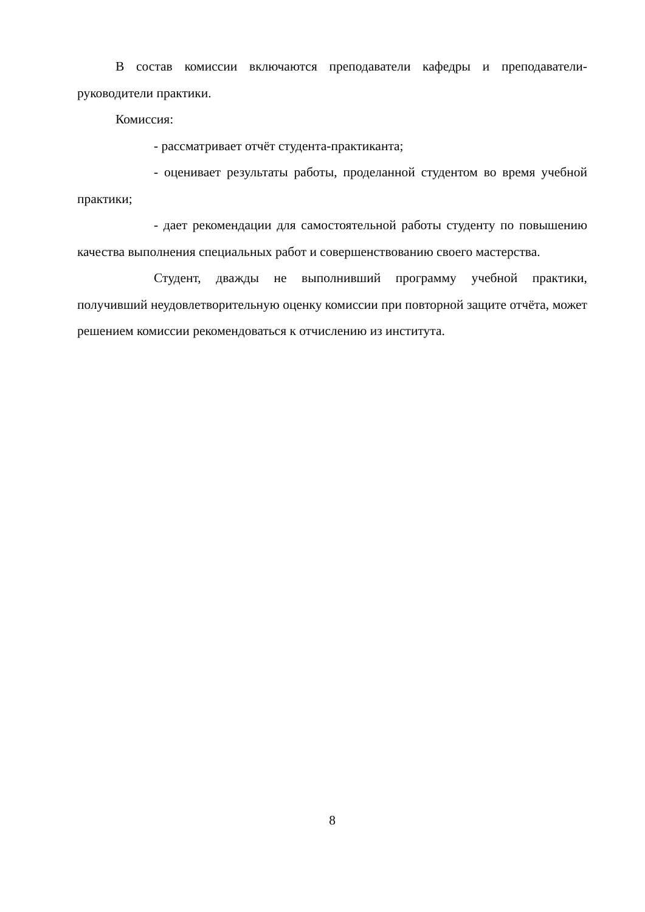В состав комиссии включаются преподаватели кафедры и преподава­те­ли-руководители практики.
Комиссия:
- рассматривает отчёт студента-практиканта;
- оценивает результаты работы, проделанной студентом во время учебной практики;
- дает рекомендации для самостоятельной работы студенту по повышению качества выполнения специальных работ и совершенствованию своего мастерства.
Студент, дважды не выполнивший программу учебной практики, получивший неудовлетворительную оценку комиссии при повторной защите отчёта, может решением комиссии рекомендоваться к отчислению из инсти­тута.
8